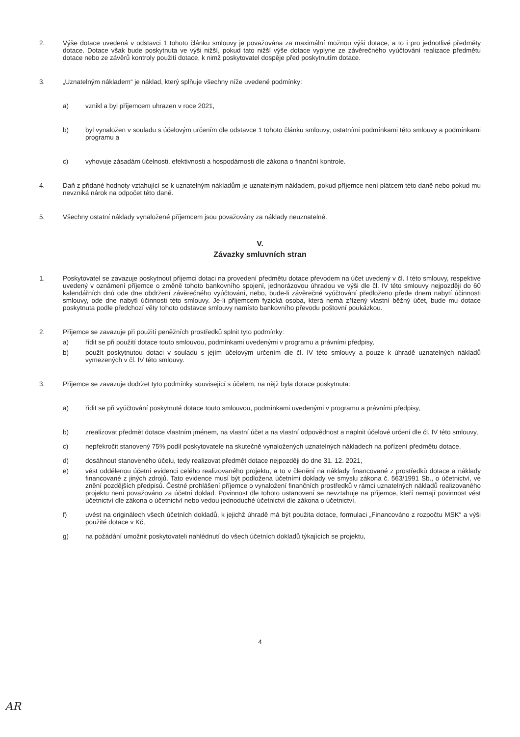2. Výše dotace uvedená v odstavci 1 tohoto článku smlouvy je považována za maximální možnou výši dotace, a to i pro jednotlivé předměty dotace. Dotace však bude poskytnuta ve výši nižší, pokud tato nižší výše dotace vyplyne ze závěrečného vyúčtování realizace předmětu dotace nebo ze závěrů kontroly použití dotace, k nimž poskytovatel dospěje před poskytnutím dotace.
3. „Uznatelným nákladem“ je náklad, který splňuje všechny níže uvedené podmínky:
a) vznikl a byl příjemcem uhrazen v roce 2021,
b) byl vynaložen v souladu s účelovým určením dle odstavce 1 tohoto článku smlouvy, ostatními podmínkami této smlouvy a podmínkami programu a
c) vyhovuje zásadám účelnosti, efektivnosti a hospodárnosti dle zákona o finanční kontrole.
4. Daň z přidané hodnoty vztahující se k uznatelným nákladům je uznatelným nákladem, pokud příjemce není plátcem této daně nebo pokud mu nevzniká nárok na odpočet této daně.
5. Všechny ostatní náklady vynaložené příjemcem jsou považovány za náklady neuznatelné.
V.
Závazky smluvních stran
1. Poskytovatel se zavazuje poskytnout příjemci dotaci na provedení předmětu dotace převodem na účet uvedený v čl. I této smlouvy, respektive uvedený v oznámení příjemce o změně tohoto bankovního spojení, jednorázovou úhradou ve výši dle čl. IV této smlouvy nejpozději do 60 kalendářních dnů ode dne obdržení závěrečného vyúčtování, nebo, bude-li závěrečné vyúčtování předloženo přede dnem nabytí účinnosti smlouvy, ode dne nabytí účinnosti této smlouvy. Je-li příjemcem fyzická osoba, která nemá zřízený vlastní běžný účet, bude mu dotace poskytnuta podle předchozí věty tohoto odstavce smlouvy namísto bankovního převodu poštovní poukázkou.
2. Příjemce se zavazuje při použití peněžních prostředků splnit tyto podmínky:
a) řídit se při použití dotace touto smlouvou, podmínkami uvedenými v programu a právními předpisy,
b) použít poskytnutou dotaci v souladu s jejím účelovým určením dle čl. IV této smlouvy a pouze k úhradě uznatelných nákladů vymezených v čl. IV této smlouvy.
3. Příjemce se zavazuje dodržet tyto podmínky související s účelem, na nějž byla dotace poskytnuta:
a) řídit se při vyúčtování poskytnuté dotace touto smlouvou, podmínkami uvedenými v programu a právními předpisy,
b) zrealizovat předmět dotace vlastním jménem, na vlastní účet a na vlastní odpovědnost a naplnit účelové určení dle čl. IV této smlouvy,
c) nepřekročit stanovený 75% podíl poskytovatele na skutečně vynaložených uznatelných nákladech na pořízení předmětu dotace,
d) dosáhnout stanoveného účelu, tedy realizovat předmět dotace nejpozději do dne 31. 12. 2021,
e) vést oddělenou účetní evidenci celého realizovaného projektu, a to v členění na náklady financované z prostředků dotace a náklady financované z jiných zdrojů. Tato evidence musí být podložena účetními doklady ve smyslu zákona č. 563/1991 Sb., o účetnictví, ve znění pozdějších předpisů. Čestné prohlášení příjemce o vynaložení finančních prostředků v rámci uznatelných nákladů realizovaného projektu není považováno za účetní doklad. Povinnost dle tohoto ustanovení se nevztahuje na příjemce, kteří nemají povinnost vést účetnictví dle zákona o účetnictví nebo vedou jednoduché účetnictví dle zákona o účetnictví,
f) uvést na originálech všech účetních dokladů, k jejichž úhradě má být použita dotace, formulaci „Financováno z rozpočtu MSK“ a výši použité dotace v Kč,
g) na požádání umožnit poskytovateli nahlédnutí do všech účetních dokladů týkajících se projektu,
4
AR